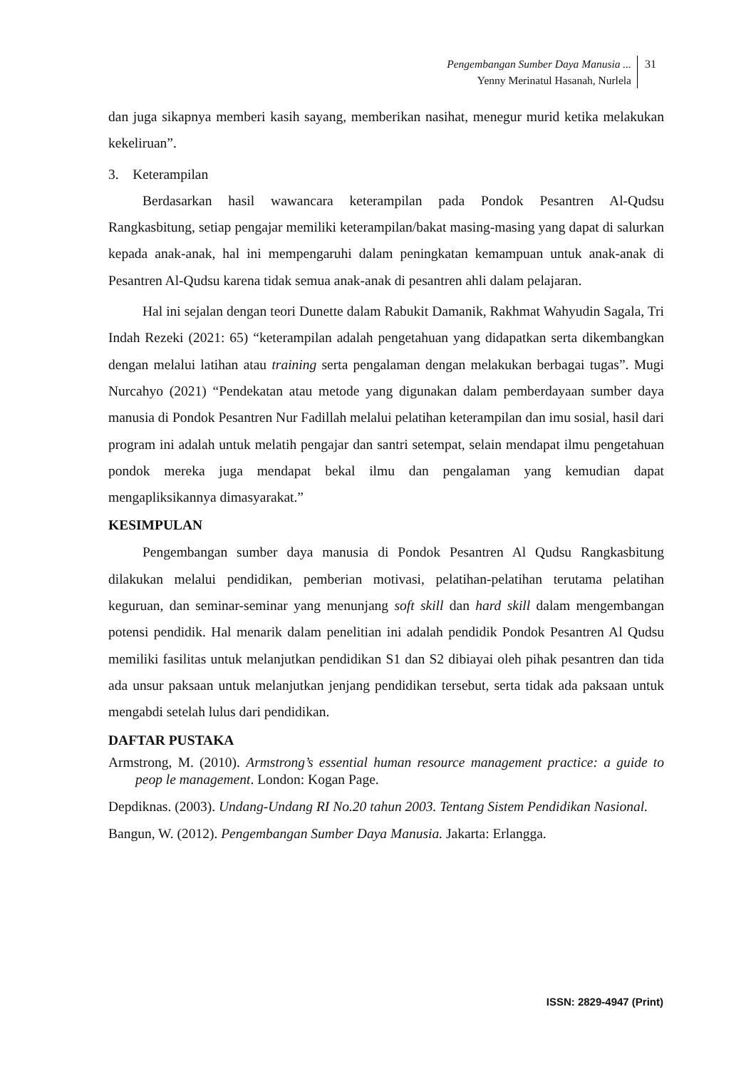Pengembangan Sumber Daya Manusia ...
Yenny Merinatul Hasanah, Nurlela
31
dan juga sikapnya memberi kasih sayang, memberikan nasihat, menegur murid ketika melakukan kekeliruan”.
3. Keterampilan
Berdasarkan hasil wawancara keterampilan pada Pondok Pesantren Al-Qudsu Rangkasbitung, setiap pengajar memiliki keterampilan/bakat masing-masing yang dapat di salurkan kepada anak-anak, hal ini mempengaruhi dalam peningkatan kemampuan untuk anak-anak di Pesantren Al-Qudsu karena tidak semua anak-anak di pesantren ahli dalam pelajaran.
Hal ini sejalan dengan teori Dunette dalam Rabukit Damanik, Rakhmat Wahyudin Sagala, Tri Indah Rezeki (2021: 65) “keterampilan adalah pengetahuan yang didapatkan serta dikembangkan dengan melalui latihan atau training serta pengalaman dengan melakukan berbagai tugas”. Mugi Nurcahyo (2021) “Pendekatan atau metode yang digunakan dalam pemberdayaan sumber daya manusia di Pondok Pesantren Nur Fadillah melalui pelatihan keterampilan dan imu sosial, hasil dari program ini adalah untuk melatih pengajar dan santri setempat, selain mendapat ilmu pengetahuan pondok mereka juga mendapat bekal ilmu dan pengalaman yang kemudian dapat mengapliksikannya dimasyarakat.”
KESIMPULAN
Pengembangan sumber daya manusia di Pondok Pesantren Al Qudsu Rangkasbitung dilakukan melalui pendidikan, pemberian motivasi, pelatihan-pelatihan terutama pelatihan keguruan, dan seminar-seminar yang menunjang soft skill dan hard skill dalam mengembangan potensi pendidik. Hal menarik dalam penelitian ini adalah pendidik Pondok Pesantren Al Qudsu memiliki fasilitas untuk melanjutkan pendidikan S1 dan S2 dibiayai oleh pihak pesantren dan tida ada unsur paksaan untuk melanjutkan jenjang pendidikan tersebut, serta tidak ada paksaan untuk mengabdi setelah lulus dari pendidikan.
DAFTAR PUSTAKA
Armstrong, M. (2010). Armstrong’s essential human resource management practice: a guide to peop le management. London: Kogan Page.
Depdiknas. (2003). Undang-Undang RI No.20 tahun 2003. Tentang Sistem Pendidikan Nasional.
Bangun, W. (2012). Pengembangan Sumber Daya Manusia. Jakarta: Erlangga.
ISSN: 2829-4947 (Print)